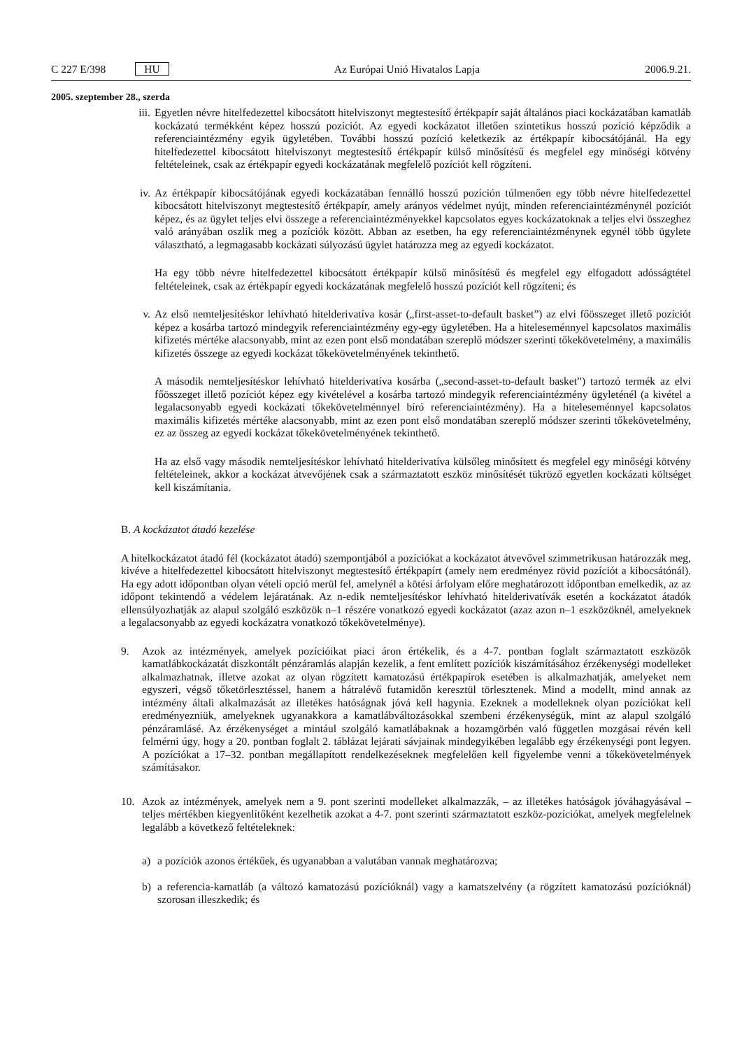C 227 E/398 HU Az Európai Unió Hivatalos Lapja 2006.9.21.
2005. szeptember 28., szerda
iii.
Egyetlen névre hitelfedezettel kibocsátott hitelviszonyt megtestesítő értékpapír saját általános piaci kockázatában kamatláb kockázatú termékként képez hosszú pozíciót. Az egyedi kockázatot illetően szintetikus hosszú pozíció képződik a referenciaintézmény egyik ügyletében. További hosszú pozíció keletkezik az értékpapír kibocsátójánál. Ha egy hitelfedezettel kibocsátott hitelviszonyt megtestesítő értékpapír külső minősítésű és megfelel egy minőségi kötvény feltételeinek, csak az értékpapír egyedi kockázatának megfelelő pozíciót kell rögzíteni.
iv. Az értékpapír kibocsátójának egyedi kockázatában fennálló hosszú pozíción túlmenően egy több névre hitelfedezettel kibocsátott hitelviszonyt megtestesítő értékpapír, amely arányos védelmet nyújt, minden referenciaintézménynél pozíciót képez, és az ügylet teljes elvi összege a referenciaintézményekkel kapcsolatos egyes kockázatoknak a teljes elvi összeghez való arányában oszlik meg a pozíciók között. Abban az esetben, ha egy referenciaintézménynek egynél több ügylete választható, a legmagasabb kockázati súlyozású ügylet határozza meg az egyedi kockázatot.
Ha egy több névre hitelfedezettel kibocsátott értékpapír külső minősítésű és megfelel egy elfogadott adósságtétel feltételeinek, csak az értékpapír egyedi kockázatának megfelelő hosszú pozíciót kell rögzíteni; és
v. Az első nemteljesítéskor lehívható hitelderivatíva kosár („first-asset-to-default basket”) az elvi főösszeget illető pozíciót képez a kosárba tartozó mindegyik referenciaintézmény egy-egy ügyletében. Ha a hiteleseménnyel kapcsolatos maximális kifizetés mértéke alacsonyabb, mint az ezen pont első mondatában szereplő módszer szerinti tőkekövetelmény, a maximális kifizetés összege az egyedi kockázat tőkekövetelményének tekinthető.
A második nemteljesítéskor lehívható hitelderivatíva kosárba („second-asset-to-default basket”) tartozó termék az elvi főösszeget illető pozíciót képez egy kivételével a kosárba tartozó mindegyik referenciaintézmény ügyleténél (a kivétel a legalacsonyabb egyedi kockázati tőkekövetelménnyel bíró referenciaintézmény). Ha a hiteleseménnyel kapcsolatos maximális kifizetés mértéke alacsonyabb, mint az ezen pont első mondatában szereplő módszer szerinti tőkekövetelmény, ez az összeg az egyedi kockázat tőkekövetelményének tekinthető.
Ha az első vagy második nemteljesítéskor lehívható hitelderivatíva külsőleg minősített és megfelel egy minőségi kötvény feltételeinek, akkor a kockázat átvevőjének csak a származtatott eszköz minősítését tükröző egyetlen kockázati költséget kell kiszámítania.
B. A kockázatot átadó kezelése
A hitelkockázatot átadó fél (kockázatot átadó) szempontjából a pozíciókat a kockázatot átvevővel szimmetrikusan határozzák meg, kivéve a hitelfedezettel kibocsátott hitelviszonyt megtestesítő értékpapírt (amely nem eredményez rövid pozíciót a kibocsátónál). Ha egy adott időpontban olyan vételi opció merül fel, amelynél a kötési árfolyam előre meghatározott időpontban emelkedik, az az időpont tekintendő a védelem lejáratának. Az n-edik nemteljesítéskor lehívható hitelderivatívák esetén a kockázatot átadók ellensúlyozhatják az alapul szolgáló eszközök n–1 részére vonatkozó egyedi kockázatot (azaz azon n–1 eszközöknél, amelyeknek a legalacsonyabb az egyedi kockázatra vonatkozó tőkekövetelménye).
9. Azok az intézmények, amelyek pozícióikat piaci áron értékelik, és a 4-7. pontban foglalt származtatott eszközök kamatlábkockázatát diszkontált pénzáramlás alapján kezelik, a fent említett pozíciók kiszámításához érzékenységi modelleket alkalmazhatnak, illetve azokat az olyan rögzített kamatozású értékpapírok esetében is alkalmazhatják, amelyeket nem egyszeri, végső tőketörlesztéssel, hanem a hátralévő futamidőn keresztül törlesztenek. Mind a modellt, mind annak az intézmény általi alkalmazását az illetékes hatóságnak jóvá kell hagynia. Ezeknek a modelleknek olyan pozíciókat kell eredményezniük, amelyeknek ugyanakkora a kamatlábváltozásokkal szembeni érzékenységük, mint az alapul szolgáló pénzáramlásé. Az érzékenységet a mintául szolgáló kamatlábaknak a hozamgörbén való független mozgásai révén kell felmérni úgy, hogy a 20. pontban foglalt 2. táblázat lejárati sávjainak mindegyikében legalább egy érzékenységi pont legyen. A pozíciókat a 17–32. pontban megállapított rendelkezéseknek megfelelően kell figyelembe venni a tőkekövetelmények számításakor.
10. Azok az intézmények, amelyek nem a 9. pont szerinti modelleket alkalmazzák, – az illetékes hatóságok jóváhagyásával – teljes mértékben kiegyenlítőként kezelhetik azokat a 4-7. pont szerinti származtatott eszköz-pozíciókat, amelyek megfelelnek legalább a következő feltételeknek:
a) a pozíciók azonos értékűek, és ugyanabban a valutában vannak meghatározva;
b) a referencia-kamatláb (a változó kamatozású pozícióknál) vagy a kamatszelvény (a rögzített kamatozású pozícióknál) szorosan illeszkedik; és